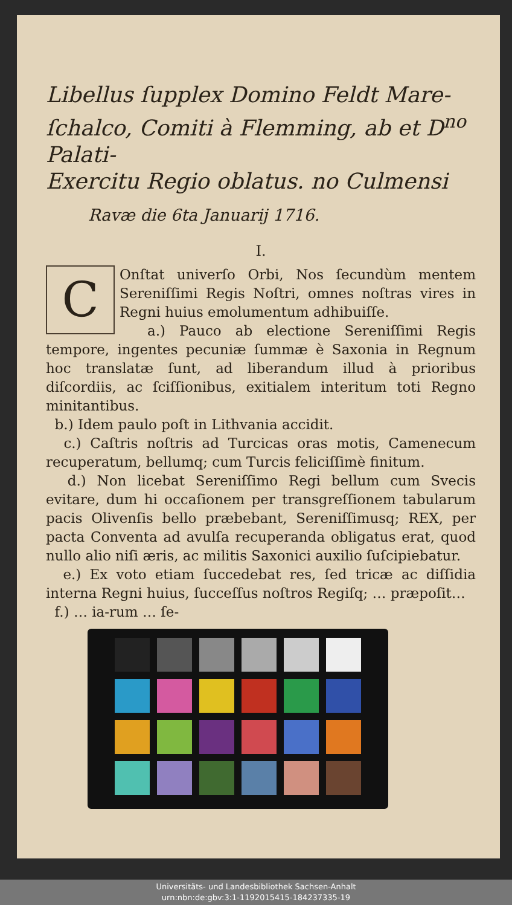Libellus ſupplex Domino Feldt Mare-
ſchalco, Comiti à Flemming, ab et D<sup>no</sup> Palati-
Exercitu Regio oblatus. no Culmensi
Ravæ die 6ta Januarij 1716.
I.
COnſtat univerſo Orbi, Nos ſecundùm mentem Sereniſſimi Regis Noſtri, omnes noſtras vires in Regni huius emolumentum adhibuiſſe.
a.) Pauco ab electione Sereniſſimi Regis tempore, ingentes pecuniæ ſummæ è Saxonia in Regnum hoc translatæ ſunt, ad liberandum illud à prioribus diſcordiis, ac ſciſſionibus, exitialem interitum toti Regno minitantibus.
b.) Idem paulo poſt in Lithvania accidit.
c.) Caſtris noſtris ad Turcicas oras motis, Camenecum recuperatum, bellumq; cum Turcis feliciſſimè finitum.
d.) Non licebat Sereniſſimo Regi bellum cum Svecis evitare, dum hi occaſionem per transgreſſionem tabularum pacis Olivenſis bello præbebant, Sereniſſimusq; REX, per pacta Conventa ad avulſa recuperanda obligatus erat, quod nullo alio niſi æris, ac militis Saxonici auxilio ſuſcipiebatur.
e.) Ex voto etiam ſuccedebat res, ſed tricæ ac diſſidia interna Regni huius, ſucceſſus noſtros Regiſq; … præpoſit…
f.) … ia-rum … ſe-
Universitäts- und Landesbibliothek Sachsen-Anhalt
urn:nbn:de:gbv:3:1-1192015415-184237335-19